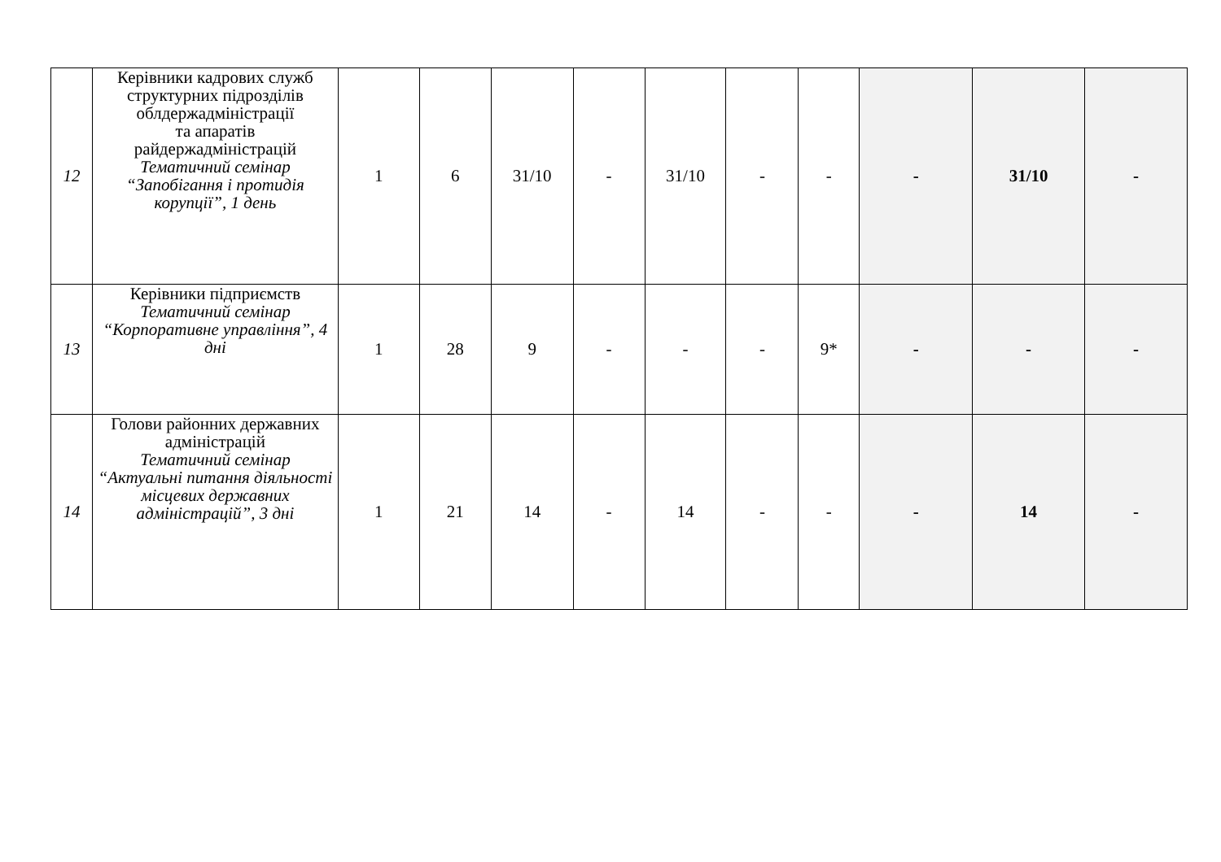| 12 | Керівники кадрових служб структурних підрозділів облдержадміністрації та апаратів райдержадміністрацій Тематичний семінар “Запобігання і протидія корупції”, 1 день | 1 | 6 | 31/10 | - | 31/10 | - | - | - | 31/10 | - |
| 13 | Керівники підприємств Тематичний семінар “Корпоративне управління”, 4 дні | 1 | 28 | 9 | - | - | - | 9* | - | - | - |
| 14 | Голови районних державних адміністрацій Тематичний семінар “Актуальні питання діяльності місцевих державних адміністрацій”, 3 дні | 1 | 21 | 14 | - | 14 | - | - | - | 14 | - |